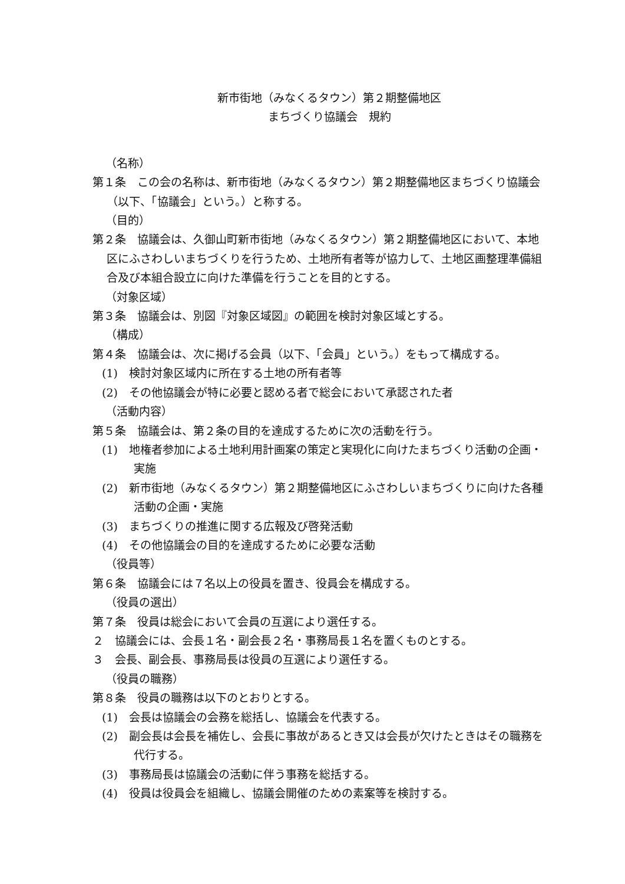新市街地（みなくるタウン）第２期整備地区
まちづくり協議会　規約
（名称）
第１条　この会の名称は、新市街地（みなくるタウン）第２期整備地区まちづくり協議会（以下、「協議会」という。）と称する。
（目的）
第２条　協議会は、久御山町新市街地（みなくるタウン）第２期整備地区において、本地区にふさわしいまちづくりを行うため、土地所有者等が協力して、土地区画整理準備組合及び本組合設立に向けた準備を行うことを目的とする。
（対象区域）
第３条　協議会は、別図『対象区域図』の範囲を検討対象区域とする。
（構成）
第４条　協議会は、次に掲げる会員（以下、「会員」という。）をもって構成する。
(1)　検討対象区域内に所在する土地の所有者等
(2)　その他協議会が特に必要と認める者で総会において承認された者
（活動内容）
第５条　協議会は、第２条の目的を達成するために次の活動を行う。
(1)　地権者参加による土地利用計画案の策定と実現化に向けたまちづくり活動の企画・実施
(2)　新市街地（みなくるタウン）第２期整備地区にふさわしいまちづくりに向けた各種活動の企画・実施
(3)　まちづくりの推進に関する広報及び啓発活動
(4)　その他協議会の目的を達成するために必要な活動
（役員等）
第６条　協議会には７名以上の役員を置き、役員会を構成する。
（役員の選出）
第７条　役員は総会において会員の互選により選任する。
２　協議会には、会長１名・副会長２名・事務局長１名を置くものとする。
３　会長、副会長、事務局長は役員の互選により選任する。
（役員の職務）
第８条　役員の職務は以下のとおりとする。
(1)　会長は協議会の会務を総括し、協議会を代表する。
(2)　副会長は会長を補佐し、会長に事故があるとき又は会長が欠けたときはその職務を代行する。
(3)　事務局長は協議会の活動に伴う事務を総括する。
(4)　役員は役員会を組織し、協議会開催のための素案等を検討する。